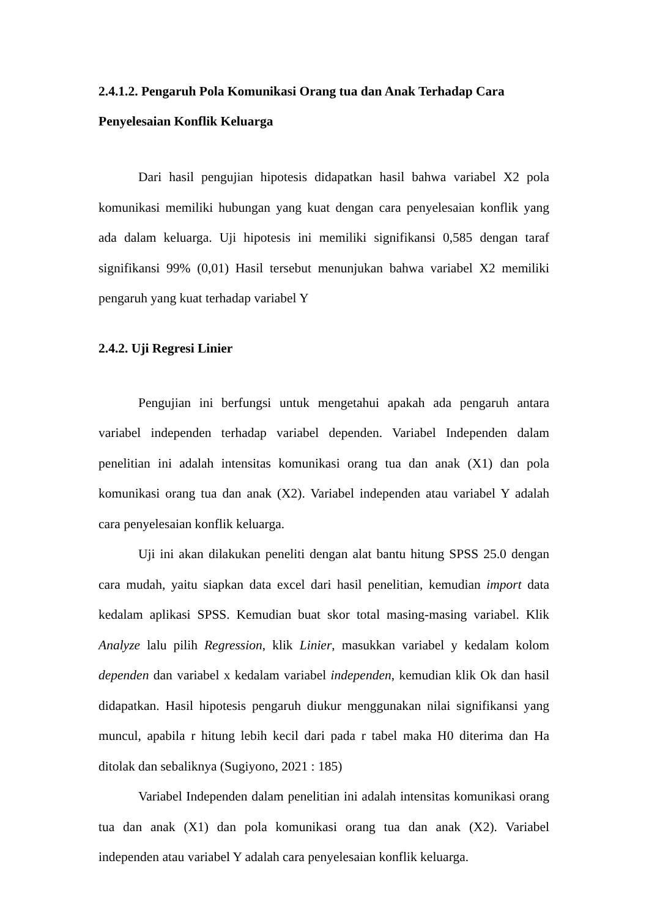2.4.1.2. Pengaruh Pola Komunikasi Orang tua dan Anak Terhadap Cara Penyelesaian Konflik Keluarga
Dari hasil pengujian hipotesis didapatkan hasil bahwa variabel X2 pola komunikasi memiliki hubungan yang kuat dengan cara penyelesaian konflik yang ada dalam keluarga. Uji hipotesis ini memiliki signifikansi 0,585 dengan taraf signifikansi 99% (0,01) Hasil tersebut menunjukan bahwa variabel X2 memiliki pengaruh yang kuat terhadap variabel Y
2.4.2. Uji Regresi Linier
Pengujian ini berfungsi untuk mengetahui apakah ada pengaruh antara variabel independen terhadap variabel dependen. Variabel Independen dalam penelitian ini adalah intensitas komunikasi orang tua dan anak (X1) dan pola komunikasi orang tua dan anak (X2). Variabel independen atau variabel Y adalah cara penyelesaian konflik keluarga.
Uji ini akan dilakukan peneliti dengan alat bantu hitung SPSS 25.0 dengan cara mudah, yaitu siapkan data excel dari hasil penelitian, kemudian import data kedalam aplikasi SPSS. Kemudian buat skor total masing-masing variabel. Klik Analyze lalu pilih Regression, klik Linier, masukkan variabel y kedalam kolom dependen dan variabel x kedalam variabel independen, kemudian klik Ok dan hasil didapatkan. Hasil hipotesis pengaruh diukur menggunakan nilai signifikansi yang muncul, apabila r hitung lebih kecil dari pada r tabel maka H0 diterima dan Ha ditolak dan sebaliknya (Sugiyono, 2021 : 185)
Variabel Independen dalam penelitian ini adalah intensitas komunikasi orang tua dan anak (X1) dan pola komunikasi orang tua dan anak (X2). Variabel independen atau variabel Y adalah cara penyelesaian konflik keluarga.